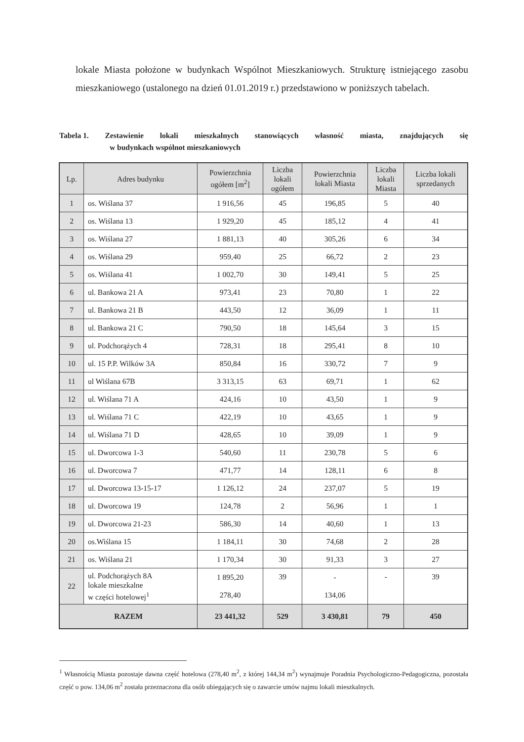lokale Miasta położone w budynkach Wspólnot Mieszkaniowych. Strukturę istniejącego zasobu mieszkaniowego (ustalonego na dzień 01.01.2019 r.) przedstawiono w poniższych tabelach.
Tabela 1. Zestawienie lokali mieszkalnych stanowiących własność miasta, znajdujących się
w budynkach wspólnot mieszkaniowych
| Lp. | Adres budynku | Powierzchnia ogółem [m<sup>2</sup>] | Liczba lokali ogółem | Powierzchnia lokali Miasta | Liczba lokali Miasta | Liczba lokali sprzedanych |
| --- | --- | --- | --- | --- | --- | --- |
| 1 | os. Wiślana 37 | 1 916,56 | 45 | 196,85 | 5 | 40 |
| 2 | os. Wiślana 13 | 1 929,20 | 45 | 185,12 | 4 | 41 |
| 3 | os. Wiślana 27 | 1 881,13 | 40 | 305,26 | 6 | 34 |
| 4 | os. Wiślana 29 | 959,40 | 25 | 66,72 | 2 | 23 |
| 5 | os. Wiślana 41 | 1 002,70 | 30 | 149,41 | 5 | 25 |
| 6 | ul. Bankowa 21 A | 973,41 | 23 | 70,80 | 1 | 22 |
| 7 | ul. Bankowa 21 B | 443,50 | 12 | 36,09 | 1 | 11 |
| 8 | ul. Bankowa 21 C | 790,50 | 18 | 145,64 | 3 | 15 |
| 9 | ul. Podchorążych 4 | 728,31 | 18 | 295,41 | 8 | 10 |
| 10 | ul. 15 P.P. Wilków 3A | 850,84 | 16 | 330,72 | 7 | 9 |
| 11 | ul Wiślana 67B | 3 313,15 | 63 | 69,71 | 1 | 62 |
| 12 | ul. Wiślana 71 A | 424,16 | 10 | 43,50 | 1 | 9 |
| 13 | ul. Wiślana 71 C | 422,19 | 10 | 43,65 | 1 | 9 |
| 14 | ul. Wiślana 71 D | 428,65 | 10 | 39,09 | 1 | 9 |
| 15 | ul. Dworcowa 1-3 | 540,60 | 11 | 230,78 | 5 | 6 |
| 16 | ul. Dworcowa 7 | 471,77 | 14 | 128,11 | 6 | 8 |
| 17 | ul. Dworcowa 13-15-17 | 1 126,12 | 24 | 237,07 | 5 | 19 |
| 18 | ul. Dworcowa 19 | 124,78 | 2 | 56,96 | 1 | 1 |
| 19 | ul. Dworcowa 21-23 | 586,30 | 14 | 40,60 | 1 | 13 |
| 20 | os.Wiślana 15 | 1 184,11 | 30 | 74,68 | 2 | 28 |
| 21 | os. Wiślana 21 | 1 170,34 | 30 | 91,33 | 3 | 27 |
| 22 | ul. Podchorążych 8A lokale mieszkalne w części hotelowej<sup>1</sup> | 1 895,20 278,40 | 39 | - 134,06 | - | 39 |
| RAZEM | | 23 441,32 | 529 | 3 430,81 | 79 | 450 |
<sup>1</sup> Własnością Miasta pozostaje dawna część hotelowa (278,40 m<sup>2</sup>, z której 144,34 m<sup>2</sup>) wynajmuje Poradnia Psychologiczno-Pedagogiczna, pozostała część o pow. 134,06 m<sup>2</sup> została przeznaczona dla osób ubiegających się o zawarcie umów najmu lokali mieszkalnych.